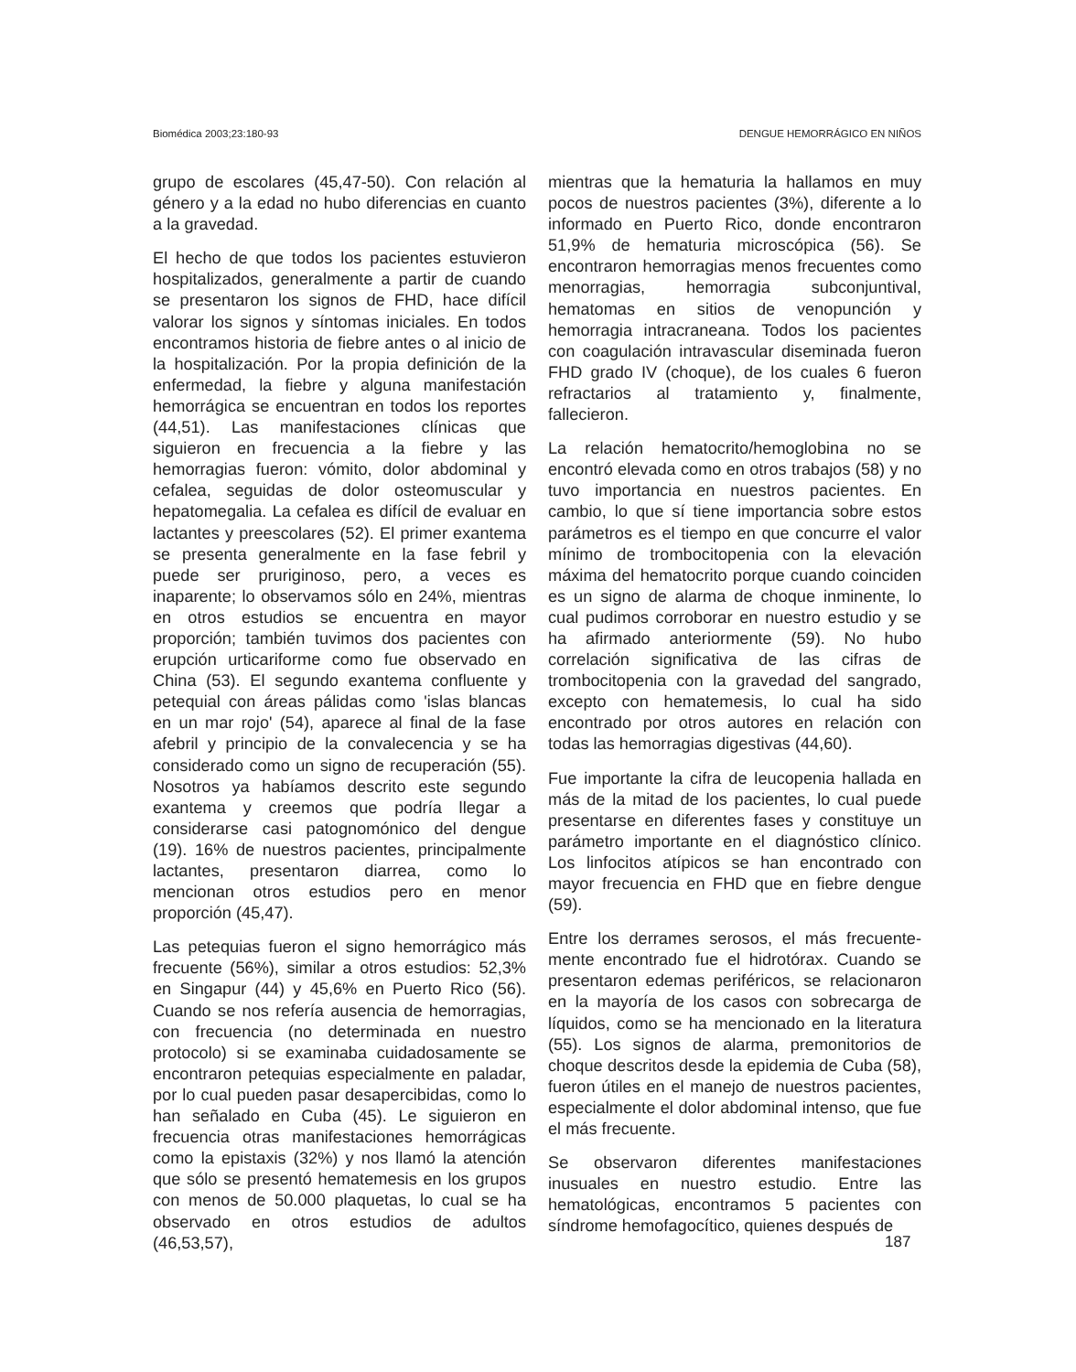Biomédica 2003;23:180-93 DENGUE HEMORRÁGICO EN NIÑOS
grupo de escolares (45,47-50). Con relación al género y a la edad no hubo diferencias en cuanto a la gravedad.
El hecho de que todos los pacientes estuvieron hospitalizados, generalmente a partir de cuando se presentaron los signos de FHD, hace difícil valorar los signos y síntomas iniciales. En todos encontramos historia de fiebre antes o al inicio de la hospitalización. Por la propia definición de la enfermedad, la fiebre y alguna manifestación hemorrágica se encuentran en todos los reportes (44,51). Las manifestaciones clínicas que siguieron en frecuencia a la fiebre y las hemorragias fueron: vómito, dolor abdominal y cefalea, seguidas de dolor osteomuscular y hepatomegalia. La cefalea es difícil de evaluar en lactantes y preescolares (52). El primer exantema se presenta generalmente en la fase febril y puede ser pruriginoso, pero, a veces es inaparente; lo observamos sólo en 24%, mientras en otros estudios se encuentra en mayor proporción; también tuvimos dos pacientes con erupción urticariforme como fue observado en China (53). El segundo exantema confluente y petequial con áreas pálidas como 'islas blancas en un mar rojo' (54), aparece al final de la fase afebril y principio de la convalecencia y se ha considerado como un signo de recuperación (55). Nosotros ya habíamos descrito este segundo exantema y creemos que podría llegar a considerarse casi patognomónico del dengue (19). 16% de nuestros pacientes, principalmente lactantes, presentaron diarrea, como lo mencionan otros estudios pero en menor proporción (45,47).
Las petequias fueron el signo hemorrágico más frecuente (56%), similar a otros estudios: 52,3% en Singapur (44) y 45,6% en Puerto Rico (56). Cuando se nos refería ausencia de hemorragias, con frecuencia (no determinada en nuestro protocolo) si se examinaba cuidadosamente se encontraron petequias especialmente en paladar, por lo cual pueden pasar desapercibidas, como lo han señalado en Cuba (45). Le siguieron en frecuencia otras manifestaciones hemorrágicas como la epistaxis (32%) y nos llamó la atención que sólo se presentó hematemesis en los grupos con menos de 50.000 plaquetas, lo cual se ha observado en otros estudios de adultos (46,53,57),
mientras que la hematuria la hallamos en muy pocos de nuestros pacientes (3%), diferente a lo informado en Puerto Rico, donde encontraron 51,9% de hematuria microscópica (56). Se encontraron hemorragias menos frecuentes como menorragias, hemorragia subconjuntival, hematomas en sitios de venopunción y hemorragia intracraneana. Todos los pacientes con coagulación intravascular diseminada fueron FHD grado IV (choque), de los cuales 6 fueron refractarios al tratamiento y, finalmente, fallecieron.
La relación hematocrito/hemoglobina no se encontró elevada como en otros trabajos (58) y no tuvo importancia en nuestros pacientes. En cambio, lo que sí tiene importancia sobre estos parámetros es el tiempo en que concurre el valor mínimo de trombocitopenia con la elevación máxima del hematocrito porque cuando coinciden es un signo de alarma de choque inminente, lo cual pudimos corroborar en nuestro estudio y se ha afirmado anteriormente (59). No hubo correlación significativa de las cifras de trombocitopenia con la gravedad del sangrado, excepto con hematemesis, lo cual ha sido encontrado por otros autores en relación con todas las hemorragias digestivas (44,60).
Fue importante la cifra de leucopenia hallada en más de la mitad de los pacientes, lo cual puede presentarse en diferentes fases y constituye un parámetro importante en el diagnóstico clínico. Los linfocitos atípicos se han encontrado con mayor frecuencia en FHD que en fiebre dengue (59).
Entre los derrames serosos, el más frecuente-mente encontrado fue el hidrotórax. Cuando se presentaron edemas periféricos, se relacionaron en la mayoría de los casos con sobrecarga de líquidos, como se ha mencionado en la literatura (55). Los signos de alarma, premonitorios de choque descritos desde la epidemia de Cuba (58), fueron útiles en el manejo de nuestros pacientes, especialmente el dolor abdominal intenso, que fue el más frecuente.
Se observaron diferentes manifestaciones inusuales en nuestro estudio. Entre las hematológicas, encontramos 5 pacientes con síndrome hemofagocítico, quienes después de
187